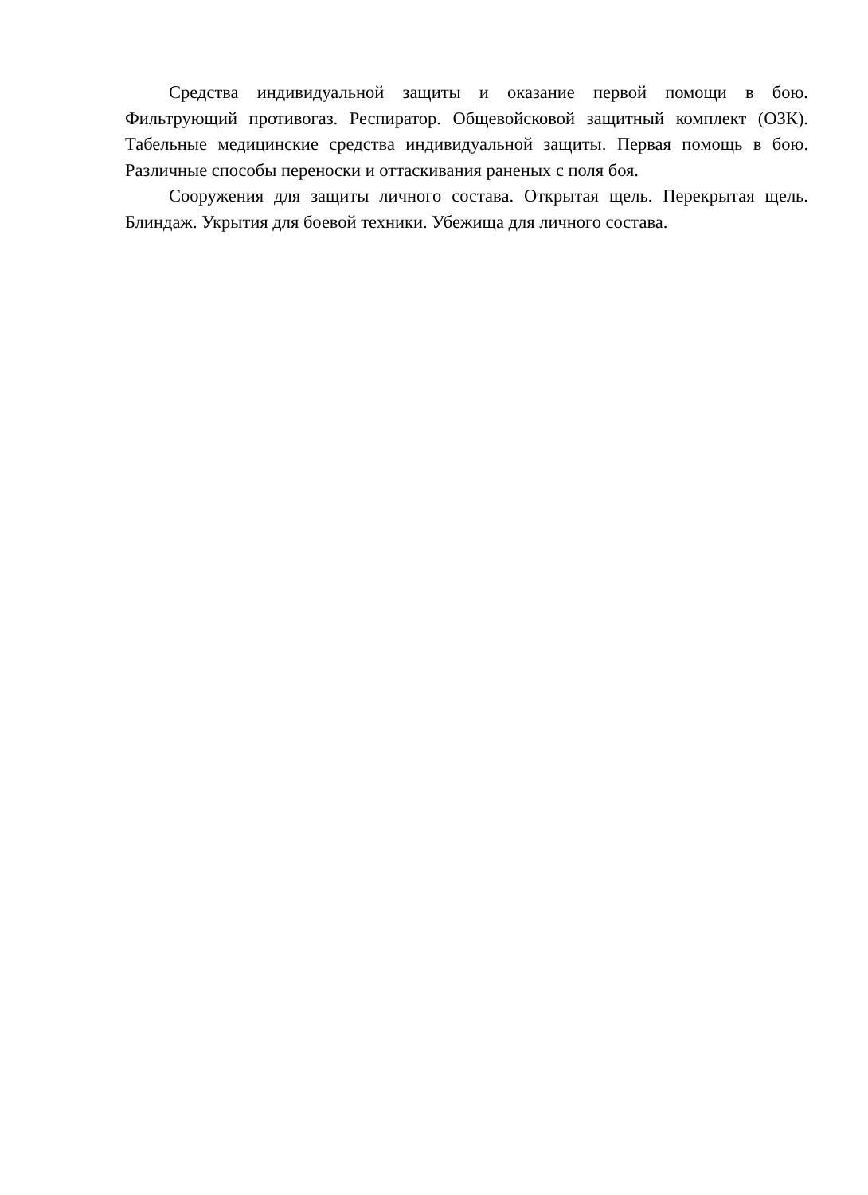Средства индивидуальной защиты и оказание первой помощи в бою. Фильтрующий противогаз. Респиратор. Общевойсковой защитный комплект (ОЗК). Табельные медицинские средства индивидуальной защиты. Первая помощь в бою. Различные способы переноски и оттаскивания раненых с поля боя.
Сооружения для защиты личного состава. Открытая щель. Перекрытая щель. Блиндаж. Укрытия для боевой техники. Убежища для личного состава.